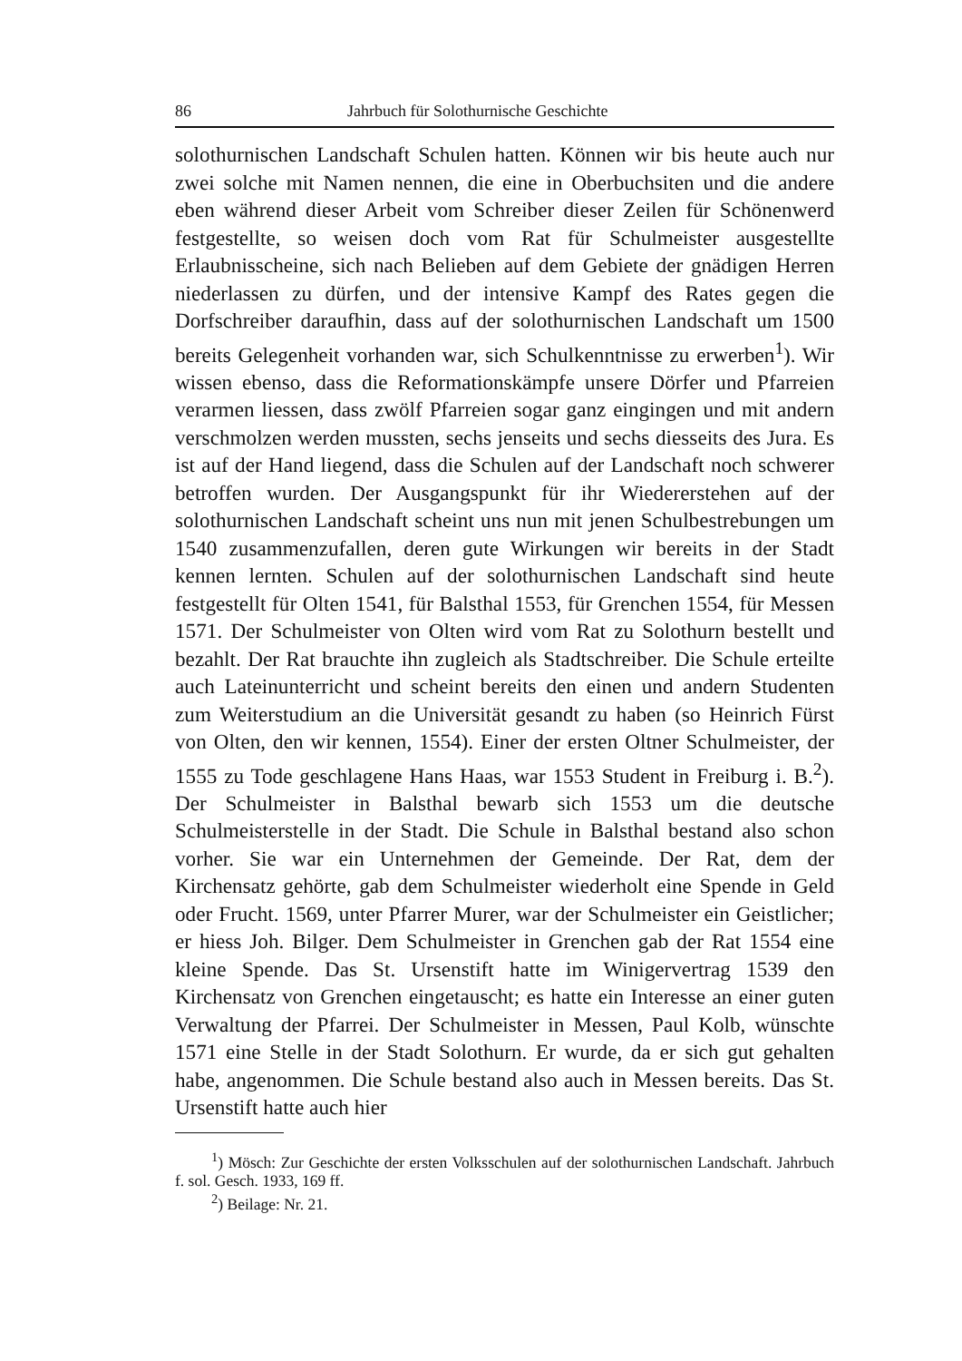86 Jahrbuch für Solothurnische Geschichte
solothurnischen Landschaft Schulen hatten. Können wir bis heute auch nur zwei solche mit Namen nennen, die eine in Oberbuchsiten und die andere eben während dieser Arbeit vom Schreiber dieser Zeilen für Schönenwerd festgestellte, so weisen doch vom Rat für Schulmeister ausgestellte Erlaubnisscheine, sich nach Belieben auf dem Gebiete der gnädigen Herren niederlassen zu dürfen, und der intensive Kampf des Rates gegen die Dorfschreiber daraufhin, dass auf der solothurnischen Landschaft um 1500 bereits Gelegenheit vorhanden war, sich Schulkenntnisse zu erwerben<sup>1</sup>). Wir wissen ebenso, dass die Reformationskämpfe unsere Dörfer und Pfarreien verarmen liessen, dass zwölf Pfarreien sogar ganz eingingen und mit andern verschmolzen werden mussten, sechs jenseits und sechs diesseits des Jura. Es ist auf der Hand liegend, dass die Schulen auf der Landschaft noch schwerer betroffen wurden. Der Ausgangspunkt für ihr Wiedererstehen auf der solothurnischen Landschaft scheint uns nun mit jenen Schulbestrebungen um 1540 zusammenzufallen, deren gute Wirkungen wir bereits in der Stadt kennen lernten. Schulen auf der solothurnischen Landschaft sind heute festgestellt für Olten 1541, für Balsthal 1553, für Grenchen 1554, für Messen 1571. Der Schulmeister von Olten wird vom Rat zu Solothurn bestellt und bezahlt. Der Rat brauchte ihn zugleich als Stadtschreiber. Die Schule erteilte auch Lateinunterricht und scheint bereits den einen und andern Studenten zum Weiterstudium an die Universität gesandt zu haben (so Heinrich Fürst von Olten, den wir kennen, 1554). Einer der ersten Oltner Schulmeister, der 1555 zu Tode geschlagene Hans Haas, war 1553 Student in Freiburg i. B.<sup>2</sup>). Der Schulmeister in Balsthal bewarb sich 1553 um die deutsche Schulmeisterstelle in der Stadt. Die Schule in Balsthal bestand also schon vorher. Sie war ein Unternehmen der Gemeinde. Der Rat, dem der Kirchensatz gehörte, gab dem Schulmeister wiederholt eine Spende in Geld oder Frucht. 1569, unter Pfarrer Murer, war der Schulmeister ein Geistlicher; er hiess Joh. Bilger. Dem Schulmeister in Grenchen gab der Rat 1554 eine kleine Spende. Das St. Ursenstift hatte im Winigervertrag 1539 den Kirchensatz von Grenchen eingetauscht; es hatte ein Interesse an einer guten Verwaltung der Pfarrei. Der Schulmeister in Messen, Paul Kolb, wünschte 1571 eine Stelle in der Stadt Solothurn. Er wurde, da er sich gut gehalten habe, angenommen. Die Schule bestand also auch in Messen bereits. Das St. Ursenstift hatte auch hier
<sup>1</sup>) Mösch: Zur Geschichte der ersten Volksschulen auf der solothurnischen Landschaft. Jahrbuch f. sol. Gesch. 1933, 169 ff.
<sup>2</sup>) Beilage: Nr. 21.